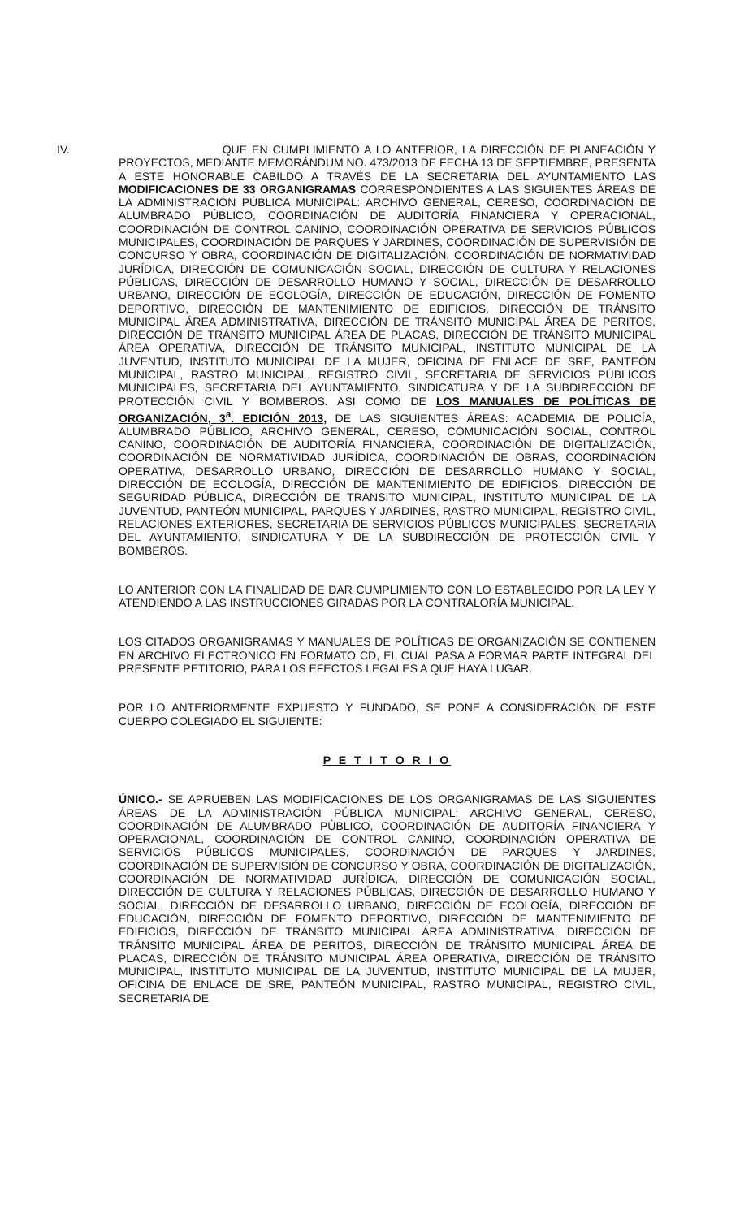IV. QUE EN CUMPLIMIENTO A LO ANTERIOR, LA DIRECCIÓN DE PLANEACIÓN Y PROYECTOS, MEDIANTE MEMORÁNDUM NO. 473/2013 DE FECHA 13 DE SEPTIEMBRE, PRESENTA A ESTE HONORABLE CABILDO A TRAVÉS DE LA SECRETARIA DEL AYUNTAMIENTO LAS MODIFICACIONES DE 33 ORGANIGRAMAS CORRESPONDIENTES A LAS SIGUIENTES ÁREAS DE LA ADMINISTRACIÓN PÚBLICA MUNICIPAL: ARCHIVO GENERAL, CERESO, COORDINACIÓN DE ALUMBRADO PÚBLICO, COORDINACIÓN DE AUDITORÍA FINANCIERA Y OPERACIONAL, COORDINACIÓN DE CONTROL CANINO, COORDINACIÓN OPERATIVA DE SERVICIOS PÚBLICOS MUNICIPALES, COORDINACIÓN DE PARQUES Y JARDINES, COORDINACIÓN DE SUPERVISIÓN DE CONCURSO Y OBRA, COORDINACIÓN DE DIGITALIZACIÓN, COORDINACIÓN DE NORMATIVIDAD JURÍDICA, DIRECCIÓN DE COMUNICACIÓN SOCIAL, DIRECCIÓN DE CULTURA Y RELACIONES PÚBLICAS, DIRECCIÓN DE DESARROLLO HUMANO Y SOCIAL, DIRECCIÓN DE DESARROLLO URBANO, DIRECCIÓN DE ECOLOGÍA, DIRECCIÓN DE EDUCACIÓN, DIRECCIÓN DE FOMENTO DEPORTIVO, DIRECCIÓN DE MANTENIMIENTO DE EDIFICIOS, DIRECCIÓN DE TRÁNSITO MUNICIPAL ÁREA ADMINISTRATIVA, DIRECCIÓN DE TRÁNSITO MUNICIPAL ÁREA DE PERITOS, DIRECCIÓN DE TRÁNSITO MUNICIPAL ÁREA DE PLACAS, DIRECCIÓN DE TRÁNSITO MUNICIPAL ÁREA OPERATIVA, DIRECCIÓN DE TRÁNSITO MUNICIPAL, INSTITUTO MUNICIPAL DE LA JUVENTUD, INSTITUTO MUNICIPAL DE LA MUJER, OFICINA DE ENLACE DE SRE, PANTEÓN MUNICIPAL, RASTRO MUNICIPAL, REGISTRO CIVIL, SECRETARIA DE SERVICIOS PÚBLICOS MUNICIPALES, SECRETARIA DEL AYUNTAMIENTO, SINDICATURA Y DE LA SUBDIRECCIÓN DE PROTECCIÓN CIVIL Y BOMBEROS. ASI COMO DE LOS MANUALES DE POLÍTICAS DE ORGANIZACIÓN, 3<sup>a</sup>. EDICIÓN 2013, DE LAS SIGUIENTES ÁREAS: ACADEMIA DE POLICÍA, ALUMBRADO PÚBLICO, ARCHIVO GENERAL, CERESO, COMUNICACIÓN SOCIAL, CONTROL CANINO, COORDINACIÓN DE AUDITORÍA FINANCIERA, COORDINACIÓN DE DIGITALIZACIÓN, COORDINACIÓN DE NORMATIVIDAD JURÍDICA, COORDINACIÓN DE OBRAS, COORDINACIÓN OPERATIVA, DESARROLLO URBANO, DIRECCIÓN DE DESARROLLO HUMANO Y SOCIAL, DIRECCIÓN DE ECOLOGÍA, DIRECCIÓN DE MANTENIMIENTO DE EDIFICIOS, DIRECCIÓN DE SEGURIDAD PÚBLICA, DIRECCIÓN DE TRANSITO MUNICIPAL, INSTITUTO MUNICIPAL DE LA JUVENTUD, PANTEÓN MUNICIPAL, PARQUES Y JARDINES, RASTRO MUNICIPAL, REGISTRO CIVIL, RELACIONES EXTERIORES, SECRETARIA DE SERVICIOS PÚBLICOS MUNICIPALES, SECRETARIA DEL AYUNTAMIENTO, SINDICATURA Y DE LA SUBDIRECCIÓN DE PROTECCIÓN CIVIL Y BOMBEROS.
LO ANTERIOR CON LA FINALIDAD DE DAR CUMPLIMIENTO CON LO ESTABLECIDO POR LA LEY Y ATENDIENDO A LAS INSTRUCCIONES GIRADAS POR LA CONTRALORÍA MUNICIPAL.
LOS CITADOS ORGANIGRAMAS Y MANUALES DE POLÍTICAS DE ORGANIZACIÓN SE CONTIENEN EN ARCHIVO ELECTRONICO EN FORMATO CD, EL CUAL PASA A FORMAR PARTE INTEGRAL DEL PRESENTE PETITORIO, PARA LOS EFECTOS LEGALES A QUE HAYA LUGAR.
POR LO ANTERIORMENTE EXPUESTO Y FUNDADO, SE PONE A CONSIDERACIÓN DE ESTE CUERPO COLEGIADO EL SIGUIENTE:
P E T I T O R I O
ÚNICO.- SE APRUEBEN LAS MODIFICACIONES DE LOS ORGANIGRAMAS DE LAS SIGUIENTES ÁREAS DE LA ADMINISTRACIÓN PÚBLICA MUNICIPAL: ARCHIVO GENERAL, CERESO, COORDINACIÓN DE ALUMBRADO PÚBLICO, COORDINACIÓN DE AUDITORÍA FINANCIERA Y OPERACIONAL, COORDINACIÓN DE CONTROL CANINO, COORDINACIÓN OPERATIVA DE SERVICIOS PÚBLICOS MUNICIPALES, COORDINACIÓN DE PARQUES Y JARDINES, COORDINACIÓN DE SUPERVISIÓN DE CONCURSO Y OBRA, COORDINACIÓN DE DIGITALIZACIÓN, COORDINACIÓN DE NORMATIVIDAD JURÍDICA, DIRECCIÓN DE COMUNICACIÓN SOCIAL, DIRECCIÓN DE CULTURA Y RELACIONES PÚBLICAS, DIRECCIÓN DE DESARROLLO HUMANO Y SOCIAL, DIRECCIÓN DE DESARROLLO URBANO, DIRECCIÓN DE ECOLOGÍA, DIRECCIÓN DE EDUCACIÓN, DIRECCIÓN DE FOMENTO DEPORTIVO, DIRECCIÓN DE MANTENIMIENTO DE EDIFICIOS, DIRECCIÓN DE TRÁNSITO MUNICIPAL ÁREA ADMINISTRATIVA, DIRECCIÓN DE TRÁNSITO MUNICIPAL ÁREA DE PERITOS, DIRECCIÓN DE TRÁNSITO MUNICIPAL ÁREA DE PLACAS, DIRECCIÓN DE TRÁNSITO MUNICIPAL ÁREA OPERATIVA, DIRECCIÓN DE TRÁNSITO MUNICIPAL, INSTITUTO MUNICIPAL DE LA JUVENTUD, INSTITUTO MUNICIPAL DE LA MUJER, OFICINA DE ENLACE DE SRE, PANTEÓN MUNICIPAL, RASTRO MUNICIPAL, REGISTRO CIVIL, SECRETARIA DE